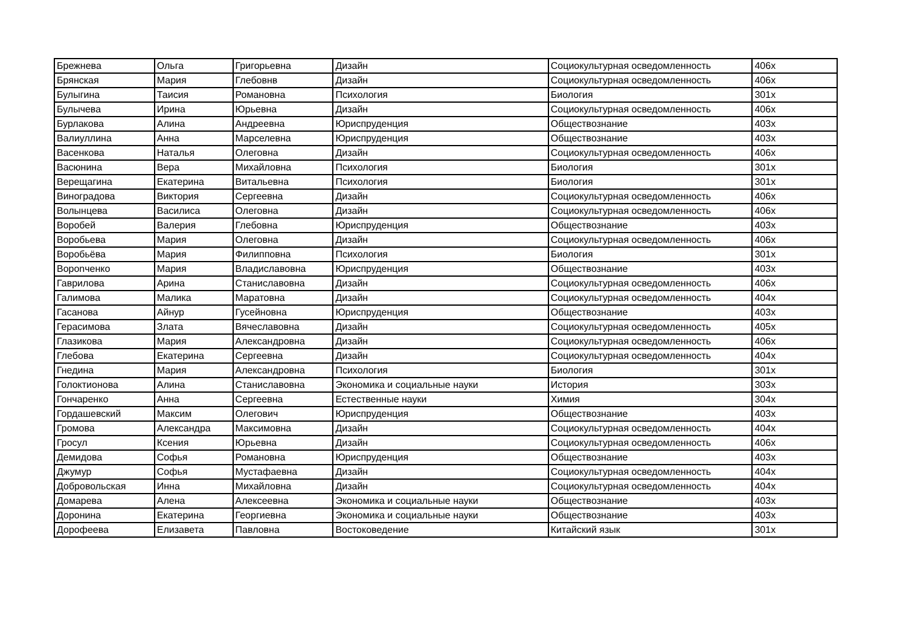| Брежнева | Ольга | Григорьевна | Дизайн | Социокультурная осведомленность | 406х |
| Брянская | Мария | Глебовнв | Дизайн | Социокультурная осведомленность | 406х |
| Булыгина | Таисия | Романовна | Психология | Биология | 301х |
| Булычева | Ирина | Юрьевна | Дизайн | Социокультурная осведомленность | 406х |
| Бурлакова | Алина | Андреевна | Юриспруденция | Обществознание | 403х |
| Валиуллина | Анна | Марселевна | Юриспруденция | Обществознание | 403х |
| Васенкова | Наталья | Олеговна | Дизайн | Социокультурная осведомленность | 406х |
| Васюнина | Вера | Михайловна | Психология | Биология | 301х |
| Верещагина | Екатерина | Витальевна | Психология | Биология | 301х |
| Виноградова | Виктория | Сергеевна | Дизайн | Социокультурная осведомленность | 406х |
| Волынцева | Василиса | Олеговна | Дизайн | Социокультурная осведомленность | 406х |
| Воробей | Валерия | Глебовна | Юриспруденция | Обществознание | 403х |
| Воробьева | Мария | Олеговна | Дизайн | Социокультурная осведомленность | 406х |
| Воробьёва | Мария | Филипповна | Психология | Биология | 301х |
| Ворonченко | Мария | Владиславовна | Юриспруденция | Обществознание | 403х |
| Гаврилова | Арина | Станиславовна | Дизайн | Социокультурная осведомленность | 406х |
| Галимова | Малика | Маратовна | Дизайн | Социокультурная осведомленность | 404х |
| Гасанова | Айнур | Гусейновна | Юриспруденция | Обществознание | 403х |
| Герасимова | Злата | Вячеславовна | Дизайн | Социокультурная осведомленность | 405х |
| Глазикова | Мария | Александровна | Дизайн | Социокультурная осведомленность | 406х |
| Глебова | Екатерина | Сергеевна | Дизайн | Социокультурная осведомленность | 404х |
| Гнедина | Мария | Александровна | Психология | Биология | 301х |
| Голоктионова | Алина | Станиславовна | Экономика и социальные науки | История | 303х |
| Гончаренко | Анна | Сергеевна | Естественные науки | Химия | 304х |
| Гордашевский | Максим | Олегович | Юриспруденция | Обществознание | 403х |
| Громова | Александра | Максимовна | Дизайн | Социокультурная осведомленность | 404х |
| Гросул | Ксения | Юрьевна | Дизайн | Социокультурная осведомленность | 406х |
| Демидова | Софья | Романовна | Юриспруденция | Обществознание | 403х |
| Джумур | Софья | Мустафаевна | Дизайн | Социокультурная осведомленность | 404х |
| Добровольская | Инна | Михайловна | Дизайн | Социокультурная осведомленность | 404х |
| Домарева | Алена | Алексеевна | Экономика и социальные науки | Обществознание | 403х |
| Доронина | Екатерина | Георгиевна | Экономика и социальные науки | Обществознание | 403х |
| Дорофеева | Елизавета | Павловна | Востоковедение | Китайский язык | 301х |